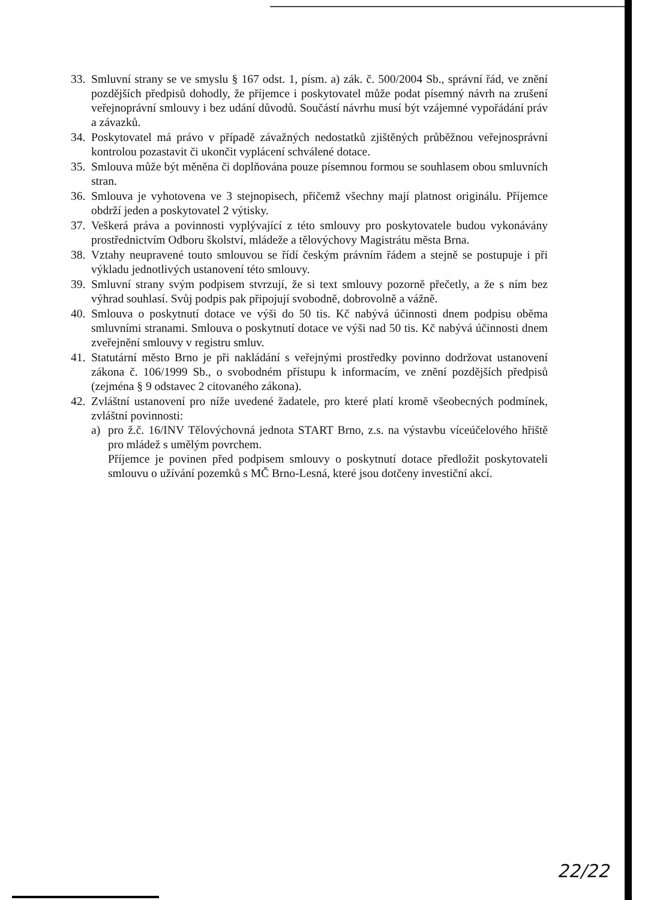33. Smluvní strany se ve smyslu § 167 odst. 1, písm. a) zák. č. 500/2004 Sb., správní řád, ve znění pozdějších předpisů dohodly, že příjemce i poskytovatel může podat písemný návrh na zrušení veřejnoprávní smlouvy i bez udání důvodů. Součástí návrhu musí být vzájemné vypořádání práv a závazků.
34. Poskytovatel má právo v případě závažných nedostatků zjištěných průběžnou veřejnosprávní kontrolou pozastavit či ukončit vyplácení schválené dotace.
35. Smlouva může být měněna či doplňována pouze písemnou formou se souhlasem obou smluvních stran.
36. Smlouva je vyhotovena ve 3 stejnopisech, přičemž všechny mají platnost originálu. Příjemce obdrží jeden a poskytovatel 2 výtisky.
37. Veškerá práva a povinnosti vyplývající z této smlouvy pro poskytovatele budou vykonávány prostřednictvím Odboru školství, mládeže a tělovýchovy Magistrátu města Brna.
38. Vztahy neupravené touto smlouvou se řídí českým právním řádem a stejně se postupuje i při výkladu jednotlivých ustanovení této smlouvy.
39. Smluvní strany svým podpisem stvrzují, že si text smlouvy pozorně přečetly, a že s ním bez výhrad souhlasí. Svůj podpis pak připojují svobodně, dobrovolně a vážně.
40. Smlouva o poskytnutí dotace ve výši do 50 tis. Kč nabývá účinnosti dnem podpisu oběma smluvními stranami. Smlouva o poskytnutí dotace ve výši nad 50 tis. Kč nabývá účinnosti dnem zveřejnění smlouvy v registru smluv.
41. Statutární město Brno je při nakládání s veřejnými prostředky povinno dodržovat ustanovení zákona č. 106/1999 Sb., o svobodném přístupu k informacím, ve znění pozdějších předpisů (zejména § 9 odstavec 2 citovaného zákona).
42. Zvláštní ustanovení pro níže uvedené žadatele, pro které platí kromě všeobecných podmínek, zvláštní povinnosti:
a) pro ž.č. 16/INV Tělovýchovná jednota START Brno, z.s. na výstavbu víceúčelového hřiště pro mládež s umělým povrchem.
Příjemce je povinen před podpisem smlouvy o poskytnutí dotace předložit poskytovateli smlouvu o užívání pozemků s MČ Brno-Lesná, které jsou dotčeny investiční akcí.
22/22